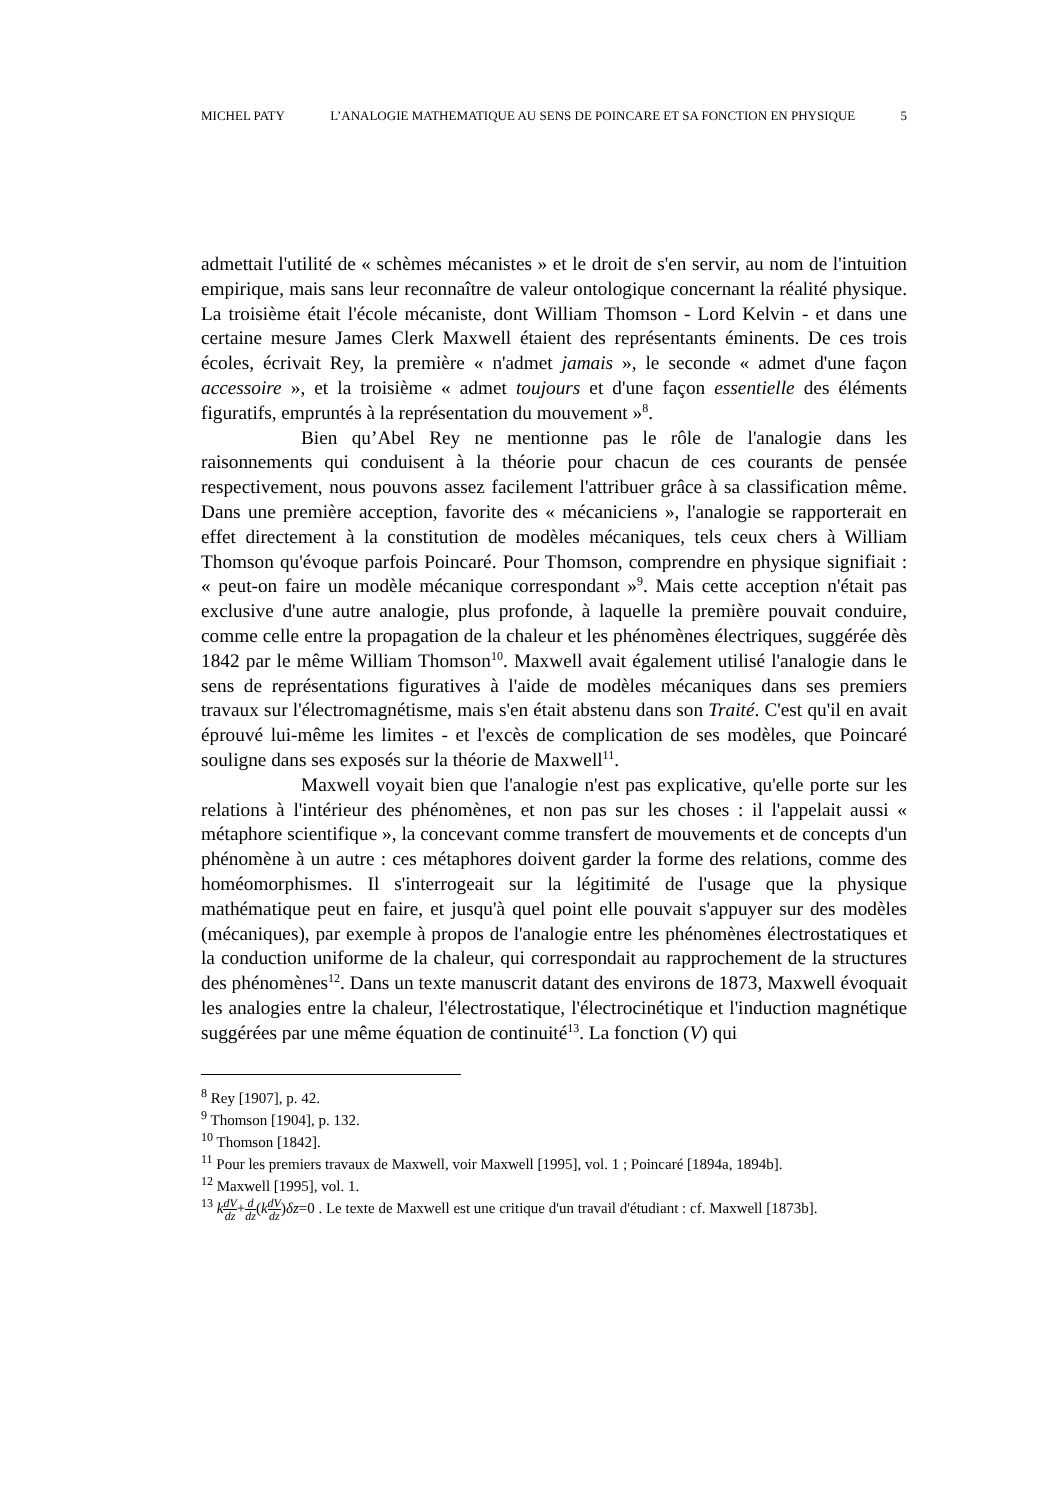MICHEL PATY L’ANALOGIE MATHEMATIQUE AU SENS DE POINCARE ET SA FONCTION EN PHYSIQUE 5
admettait l'utilité de « schèmes mécanistes » et le droit de s'en servir, au nom de l'intuition empirique, mais sans leur reconnaître de valeur ontologique concernant la réalité physique. La troisième était l'école mécaniste, dont William Thomson - Lord Kelvin - et dans une certaine mesure James Clerk Maxwell étaient des représentants éminents. De ces trois écoles, écrivait Rey, la première « n'admet jamais », le seconde « admet d'une façon accessoire », et la troisième « admet toujours et d'une façon essentielle des éléments figuratifs, empruntés à la représentation du mouvement »<sup>8</sup>.
Bien qu’Abel Rey ne mentionne pas le rôle de l'analogie dans les raisonnements qui conduisent à la théorie pour chacun de ces courants de pensée respectivement, nous pouvons assez facilement l'attribuer grâce à sa classification même. Dans une première acception, favorite des « mécaniciens », l'analogie se rapporterait en effet directement à la constitution de modèles mécaniques, tels ceux chers à William Thomson qu'évoque parfois Poincaré. Pour Thomson, comprendre en physique signifiait : « peut-on faire un modèle mécanique correspondant »<sup>9</sup>. Mais cette acception n'était pas exclusive d'une autre analogie, plus profonde, à laquelle la première pouvait conduire, comme celle entre la propagation de la chaleur et les phénomènes électriques, suggérée dès 1842 par le même William Thomson<sup>10</sup>. Maxwell avait également utilisé l'analogie dans le sens de représentations figuratives à l'aide de modèles mécaniques dans ses premiers travaux sur l'électromagnétisme, mais s'en était abstenu dans son Traité. C'est qu'il en avait éprouvé lui-même les limites - et l'excès de complication de ses modèles, que Poincaré souligne dans ses exposés sur la théorie de Maxwell<sup>11</sup>.
Maxwell voyait bien que l'analogie n'est pas explicative, qu'elle porte sur les relations à l'intérieur des phénomènes, et non pas sur les choses : il l'appelait aussi « métaphore scientifique », la concevant comme transfert de mouvements et de concepts d'un phénomène à un autre : ces métaphores doivent garder la forme des relations, comme des homéomorphismes. Il s'interrogeait sur la légitimité de l'usage que la physique mathématique peut en faire, et jusqu'à quel point elle pouvait s'appuyer sur des modèles (mécaniques), par exemple à propos de l'analogie entre les phénomènes électrostatiques et la conduction uniforme de la chaleur, qui correspondait au rapprochement de la structures des phénomènes<sup>12</sup>. Dans un texte manuscrit datant des environs de 1873, Maxwell évoquait les analogies entre la chaleur, l'électrostatique, l'électrocinétique et l'induction magnétique suggérées par une même équation de continuité<sup>13</sup>. La fonction (V) qui
<sup>8</sup> Rey [1907], p. 42.
<sup>9</sup> Thomson [1904], p. 132.
<sup>10</sup> Thomson [1842].
<sup>11</sup> Pour les premiers travaux de Maxwell, voir Maxwell [1995], vol. 1 ; Poincaré [1894a, 1894b].
<sup>12</sup> Maxwell [1995], vol. 1.
<sup>13</sup> kdV dz+d dz(kdV dz)δz=0 . Le texte de Maxwell est une critique d'un travail d'étudiant : cf. Maxwell [1873b].